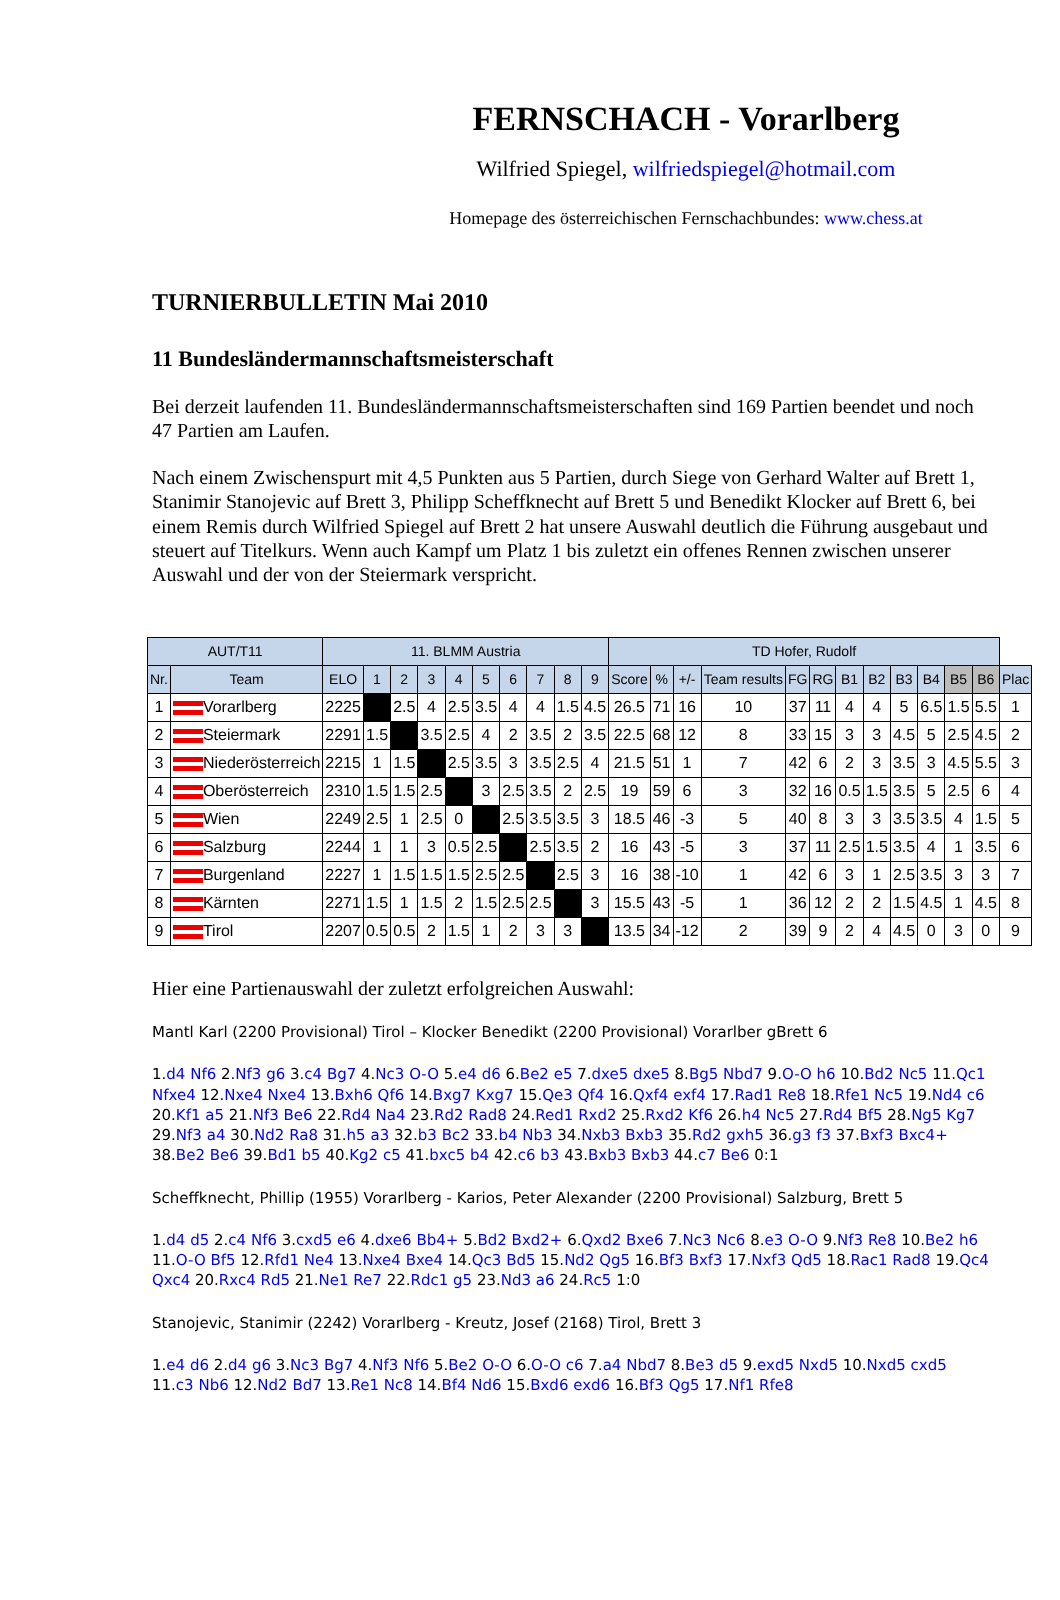FERNSCHACH - Vorarlberg
Wilfried Spiegel, wilfriedspiegel@hotmail.com
Homepage des österreichischen Fernschachbundes: www.chess.at
TURNIERBULLETIN Mai 2010
11 Bundesländermannschaftsmeisterschaft
Bei derzeit laufenden 11. Bundesländermannschaftsmeisterschaften sind 169 Partien beendet und noch 47 Partien am Laufen.
Nach einem Zwischenspurt mit 4,5 Punkten aus 5 Partien, durch Siege von Gerhard Walter auf Brett 1, Stanimir Stanojevic auf Brett 3, Philipp Scheffknecht auf Brett 5 und Benedikt Klocker auf Brett 6, bei einem Remis durch Wilfried Spiegel auf Brett 2 hat unsere Auswahl deutlich die Führung ausgebaut und steuert auf Titelkurs. Wenn auch Kampf um Platz 1 bis zuletzt ein offenes Rennen zwischen unserer Auswahl und der von der Steiermark verspricht.
| AUT/T11 | | 11. BLMM Austria | | | | | | | | | | TD Hofer, Rudolf | | | | | | | | | | | | |
| --- | --- | --- | --- | --- | --- | --- | --- | --- | --- | --- | --- | --- | --- | --- | --- | --- | --- | --- | --- | --- | --- | --- | --- | --- |
| Nr. | Team | ELO | 1 | 2 | 3 | 4 | 5 | 6 | 7 | 8 | 9 | Score | % | +/- | Team results | FG | RG | B1 | B2 | B3 | B4 | B5 | B6 | Plac |
| 1 | Vorarlberg | 2225 | | 2.5 | 4 | 2.5 | 3.5 | 4 | 4 | 1.5 | 4.5 | 26.5 | 71 | 16 | 10 | 37 | 11 | 4 | 4 | 5 | 6.5 | 1.5 | 5.5 | 1 |
| 2 | Steiermark | 2291 | 1.5 | | 3.5 | 2.5 | 4 | 2 | 3.5 | 2 | 3.5 | 22.5 | 68 | 12 | 8 | 33 | 15 | 3 | 3 | 4.5 | 5 | 2.5 | 4.5 | 2 |
| 3 | Niederösterreich | 2215 | 1 | 1.5 | | 2.5 | 3.5 | 3 | 3.5 | 2.5 | 4 | 21.5 | 51 | 1 | 7 | 42 | 6 | 2 | 3 | 3.5 | 3 | 4.5 | 5.5 | 3 |
| 4 | Oberösterreich | 2310 | 1.5 | 1.5 | 2.5 | | 3 | 2.5 | 3.5 | 2 | 2.5 | 19 | 59 | 6 | 3 | 32 | 16 | 0.5 | 1.5 | 3.5 | 5 | 2.5 | 6 | 4 |
| 5 | Wien | 2249 | 2.5 | 1 | 2.5 | 0 | | 2.5 | 3.5 | 3.5 | 3 | 18.5 | 46 | -3 | 5 | 40 | 8 | 3 | 3 | 3.5 | 3.5 | 4 | 1.5 | 5 |
| 6 | Salzburg | 2244 | 1 | 1 | 3 | 0.5 | 2.5 | | 2.5 | 3.5 | 2 | 16 | 43 | -5 | 3 | 37 | 11 | 2.5 | 1.5 | 3.5 | 4 | 1 | 3.5 | 6 |
| 7 | Burgenland | 2227 | 1 | 1.5 | 1.5 | 1.5 | 2.5 | 2.5 | | 2.5 | 3 | 16 | 38 | -10 | 1 | 42 | 6 | 3 | 1 | 2.5 | 3.5 | 3 | 3 | 7 |
| 8 | Kärnten | 2271 | 1.5 | 1 | 1.5 | 2 | 1.5 | 2.5 | 2.5 | | 3 | 15.5 | 43 | -5 | 1 | 36 | 12 | 2 | 2 | 1.5 | 4.5 | 1 | 4.5 | 8 |
| 9 | Tirol | 2207 | 0.5 | 0.5 | 2 | 1.5 | 1 | 2 | 3 | 3 | | 13.5 | 34 | -12 | 2 | 39 | 9 | 2 | 4 | 4.5 | 0 | 3 | 0 | 9 |
Hier eine Partienauswahl der zuletzt erfolgreichen Auswahl:
Mantl Karl (2200 Provisional) Tirol – Klocker Benedikt (2200 Provisional) Vorarlber gBrett 6
1.d4 Nf6 2.Nf3 g6 3.c4 Bg7 4.Nc3 O-O 5.e4 d6 6.Be2 e5 7.dxe5 dxe5 8.Bg5 Nbd7 9.O-O h6 10.Bd2 Nc5 11.Qc1 Nfxe4 12.Nxe4 Nxe4 13.Bxh6 Qf6 14.Bxg7 Kxg7 15.Qe3 Qf4 16.Qxf4 exf4 17.Rad1 Re8 18.Rfe1 Nc5 19.Nd4 c6 20.Kf1 a5 21.Nf3 Be6 22.Rd4 Na4 23.Rd2 Rad8 24.Red1 Rxd2 25.Rxd2 Kf6 26.h4 Nc5 27.Rd4 Bf5 28.Ng5 Kg7 29.Nf3 a4 30.Nd2 Ra8 31.h5 a3 32.b3 Bc2 33.b4 Nb3 34.Nxb3 Bxb3 35.Rd2 gxh5 36.g3 f3 37.Bxf3 Bxc4+ 38.Be2 Be6 39.Bd1 b5 40.Kg2 c5 41.bxc5 b4 42.c6 b3 43.Bxb3 Bxb3 44.c7 Be6 0:1
Scheffknecht, Phillip (1955) Vorarlberg - Karios, Peter Alexander (2200 Provisional) Salzburg, Brett 5
1.d4 d5 2.c4 Nf6 3.cxd5 e6 4.dxe6 Bb4+ 5.Bd2 Bxd2+ 6.Qxd2 Bxe6 7.Nc3 Nc6 8.e3 O-O 9.Nf3 Re8 10.Be2 h6 11.O-O Bf5 12.Rfd1 Ne4 13.Nxe4 Bxe4 14.Qc3 Bd5 15.Nd2 Qg5 16.Bf3 Bxf3 17.Nxf3 Qd5 18.Rac1 Rad8 19.Qc4 Qxc4 20.Rxc4 Rd5 21.Ne1 Re7 22.Rdc1 g5 23.Nd3 a6 24.Rc5 1:0
Stanojevic, Stanimir (2242) Vorarlberg - Kreutz, Josef (2168) Tirol, Brett 3
1.e4 d6 2.d4 g6 3.Nc3 Bg7 4.Nf3 Nf6 5.Be2 O-O 6.O-O c6 7.a4 Nbd7 8.Be3 d5 9.exd5 Nxd5 10.Nxd5 cxd5 11.c3 Nb6 12.Nd2 Bd7 13.Re1 Nc8 14.Bf4 Nd6 15.Bxd6 exd6 16.Bf3 Qg5 17.Nf1 Rfe8